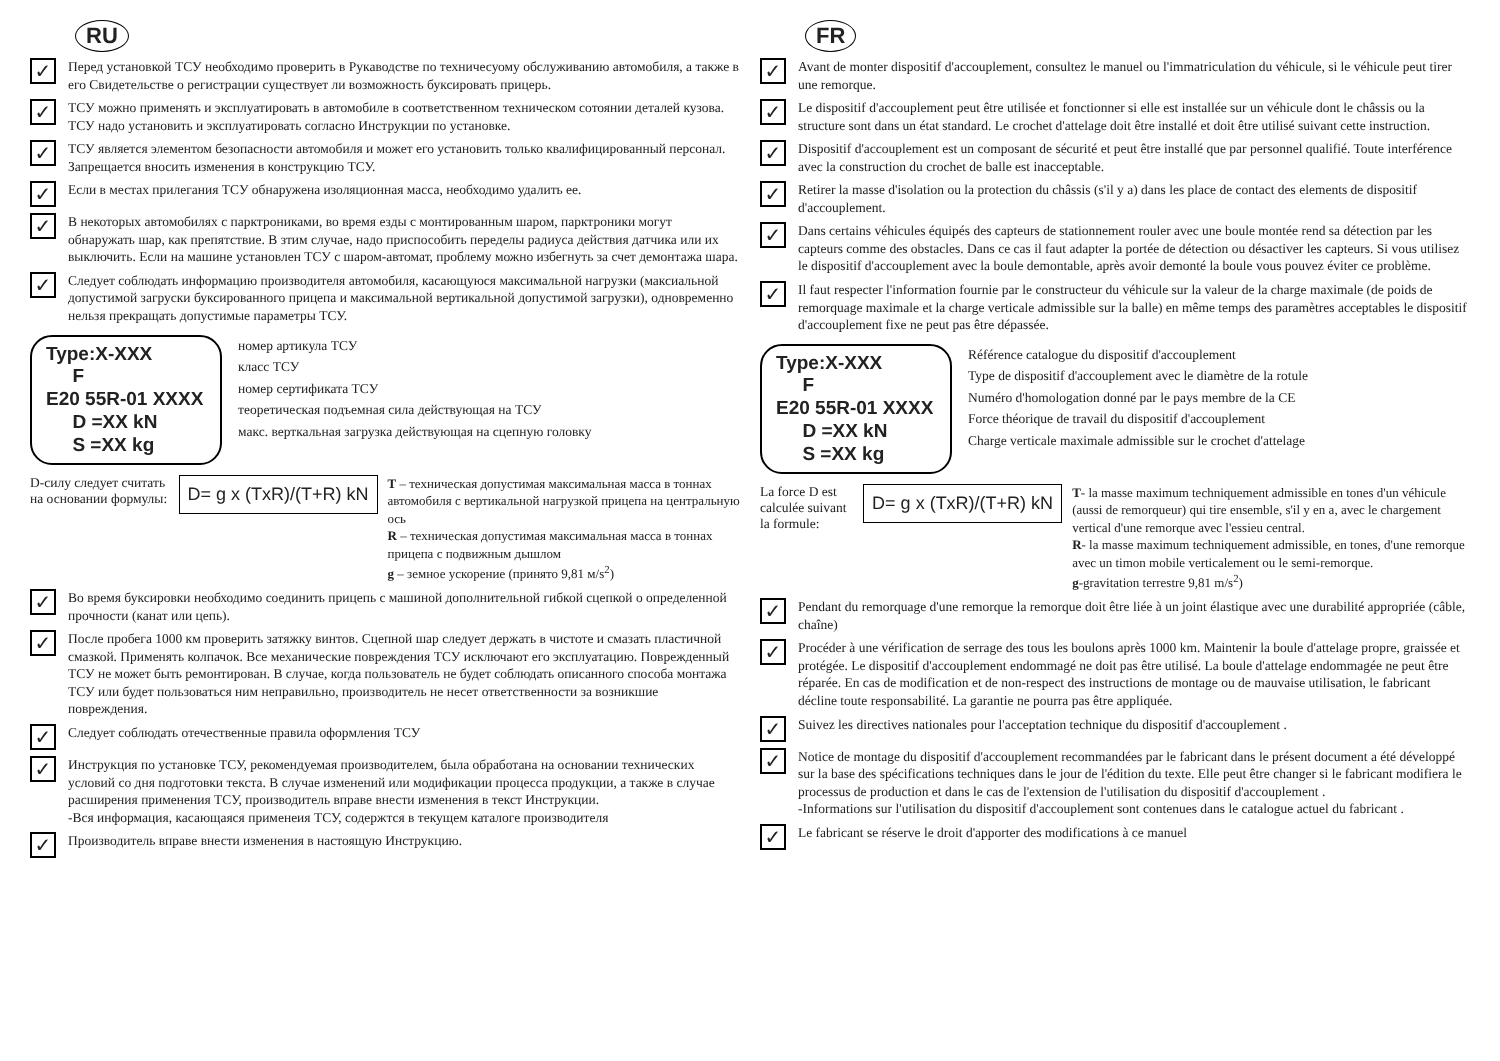RU
✓ Перед установкой ТСУ необходимо проверить в Рукаводстве по техничесуому обслуживанию автомобиля, а также в его Свидетельстве о регистрации существует ли возможность буксировать прицерь.
✓ ТСУ можно применять и эксплуатировать в автомобиле в соответственном техническом сотоянии деталей кузова. ТСУ надо установить и эксплуатировать согласно Инструкции по установке.
✓ ТСУ является элементом безопасности автомобиля и может его установить только квалифицированный персонал. Запрещается вносить изменения в конструкцию ТСУ.
✓ Если в местах прилегания ТСУ обнаружена изоляционная масса, необходимо удалить ее.
✓ В некоторых автомобилях с парктрониками, во время езды с монтированным шаром, парктроники могут обнаружать шар, как препятствие. В зтим случае, надо приспособить переделы радиуса действия датчика или их выключить. Если на машине установлен ТСУ с шаром-автомат, проблему можно избегнуть за счет демонтажа шара.
✓ Следует соблюдать информацию производителя автомобиля, касающуюся максимальной нагрузки (максиальной допустимой загруски буксированного прицепа и максимальной вертикальной допустимой загрузки), одновременно нельзя прекращать допустимые параметры ТСУ.
Type:X-XXX
F
E20 55R-01 XXXX
D =XX kN
S =XX kg
номер артикула ТСУ
класс ТСУ
номер сертификата ТСУ
теоретическая подъемная сила действующая на ТСУ
макс. верткальная загрузка действующая на сцепную головку
D-силу следует считать на основании формулы: D= g x (TxR)/(T+R) kN T – техническая допустимая максимальная масса в тоннах автомобиля с вертикальной нагрузкой прицепа на центральную ось
R – техническая допустимая максимальная масса в тоннах прицепа с подвижным дышлом
g – земное ускорение (принято 9,81 м/s<sup>2</sup>)
✓ Во время буксировки необходимо соединить прицепь с машиной дополнительной гибкой сцепкой о определенной прочности (канат или цепь).
✓ После пробега 1000 км проверить затяжку винтов. Сцепной шар следует держать в чистоте и смазать пластичной смазкой. Применять колпачок. Все механические повреждения ТСУ исключают его эксплуатацию. Поврежденный ТСУ не может быть ремонтирован. В случае, когда пользователь не будет соблюдать описанного способа монтажа ТСУ или будет пользоваться ним неправильно, производитель не несет ответственности за возникшие повреждения.
✓ Следует соблюдать отечественные правила оформления ТСУ
✓ Инструкция по установке ТСУ, рекомендуемая производителем, была обработана на основании технических условий со дня подготовки текста. В случае изменений или модификации процесса продукции, а также в случае расширения применения ТСУ, производитель вправе внести изменения в текст Инструкции.
-Вся информация, касающаяся применеия ТСУ, содержтся в текущем каталоге производителя
✓ Производитель вправе внести изменения в настоящую Инструкцию.
FR
✓ Avant de monter dispositif d'accouplement, consultez le manuel ou l'immatriculation du véhicule, si le véhicule peut tirer une remorque.
✓ Le dispositif d'accouplement peut être utilisée et fonctionner si elle est installée sur un véhicule dont le châssis ou la structure sont dans un état standard. Le crochet d'attelage doit être installé et doit être utilisé suivant cette instruction.
✓ Dispositif d'accouplement est un composant de sécurité et peut être installé que par personnel qualifié. Toute interférence avec la construction du crochet de balle est inacceptable.
✓ Retirer la masse d'isolation ou la protection du châssis (s'il y a) dans les place de contact des elements de dispositif d'accouplement.
✓ Dans certains véhicules équipés des capteurs de stationnement rouler avec une boule montée rend sa détection par les capteurs comme des obstacles. Dans ce cas il faut adapter la portée de détection ou désactiver les capteurs. Si vous utilisez le dispositif d'accouplement avec la boule demontable, après avoir demonté la boule vous pouvez éviter ce problème.
✓ Il faut respecter l'information fournie par le constructeur du véhicule sur la valeur de la charge maximale (de poids de remorquage maximale et la charge verticale admissible sur la balle) en même temps des paramètres acceptables le dispositif d'accouplement fixe ne peut pas être dépassée.
Type:X-XXX
F
E20 55R-01 XXXX
D =XX kN
S =XX kg
Référence catalogue du dispositif d'accouplement
Type de dispositif d'accouplement avec le diamètre de la rotule
Numéro d'homologation donné par le pays membre de la CE
Force théorique de travail du dispositif d'accouplement
Charge verticale maximale admissible sur le crochet d'attelage
La force D est calculée suivant la formule: D= g x (TxR)/(T+R) kN T- la masse maximum techniquement admissible en tones d'un véhicule (aussi de remorqueur) qui tire ensemble, s'il y en a, avec le chargement vertical d'une remorque avec l'essieu central.
R- la masse maximum techniquement admissible, en tones, d'une remorque avec un timon mobile verticalement ou le semi-remorque.
g-gravitation terrestre 9,81 m/s<sup>2</sup>)
✓ Pendant du remorquage d'une remorque la remorque doit être liée à un joint élastique avec une durabilité appropriée (câble, chaîne)
✓ Procéder à une vérification de serrage des tous les boulons après 1000 km. Maintenir la boule d'attelage propre, graissée et protégée. Le dispositif d'accouplement endommagé ne doit pas être utilisé. La boule d'attelage endommagée ne peut être réparée. En cas de modification et de non-respect des instructions de montage ou de mauvaise utilisation, le fabricant décline toute responsabilité. La garantie ne pourra pas être appliquée.
✓ Suivez les directives nationales pour l'acceptation technique du dispositif d'accouplement .
✓ Notice de montage du dispositif d'accouplement recommandées par le fabricant dans le présent document a été développé sur la base des spécifications techniques dans le jour de l'édition du texte. Elle peut être changer si le fabricant modifiera le processus de production et dans le cas de l'extension de l'utilisation du dispositif d'accouplement .
-Informations sur l'utilisation du dispositif d'accouplement sont contenues dans le catalogue actuel du fabricant .
✓ Le fabricant se réserve le droit d'apporter des modifications à ce manuel